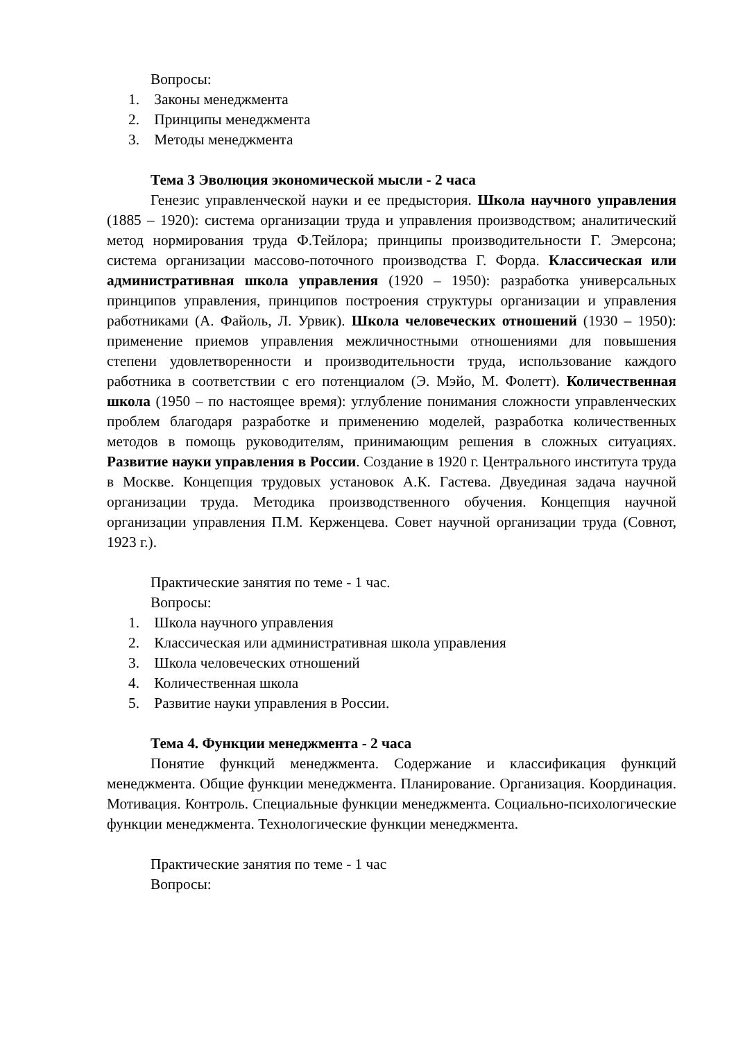Вопросы:
1. Законы менеджмента
2. Принципы менеджмента
3. Методы менеджмента
Тема 3 Эволюция экономической мысли - 2 часа
Генезис управленческой науки и ее предыстория. Школа научного управления (1885 – 1920): система организации труда и управления производством; аналитический метод нормирования труда Ф.Тейлора; принципы производительности Г. Эмерсона; система организации массово-поточного производства Г. Форда. Классическая или административная школа управления (1920 – 1950): разработка универсальных принципов управления, принципов построения структуры организации и управления работниками (А. Файоль, Л. Урвик). Школа человеческих отношений (1930 – 1950): применение приемов управления межличностными отношениями для повышения степени удовлетворенности и производительности труда, использование каждого работника в соответствии с его потенциалом (Э. Мэйо, М. Фолетт). Количественная школа (1950 – по настоящее время): углубление понимания сложности управленческих проблем благодаря разработке и применению моделей, разработка количественных методов в помощь руководителям, принимающим решения в сложных ситуациях. Развитие науки управления в России. Создание в 1920 г. Центрального института труда в Москве. Концепция трудовых установок А.К. Гастева. Двуединая задача научной организации труда. Методика производственного обучения. Концепция научной организации управления П.М. Керженцева. Совет научной организации труда (Совнот, 1923 г.).
Практические занятия по теме - 1 час.
Вопросы:
1. Школа научного управления
2. Классическая или административная школа управления
3. Школа человеческих отношений
4. Количественная школа
5. Развитие науки управления в России.
Тема 4. Функции менеджмента - 2 часа
Понятие функций менеджмента. Содержание и классификация функций менеджмента. Общие функции менеджмента. Планирование. Организация. Координация. Мотивация. Контроль. Специальные функции менеджмента. Социально-психологические функции менеджмента. Технологические функции менеджмента.
Практические занятия по теме - 1 час
Вопросы: